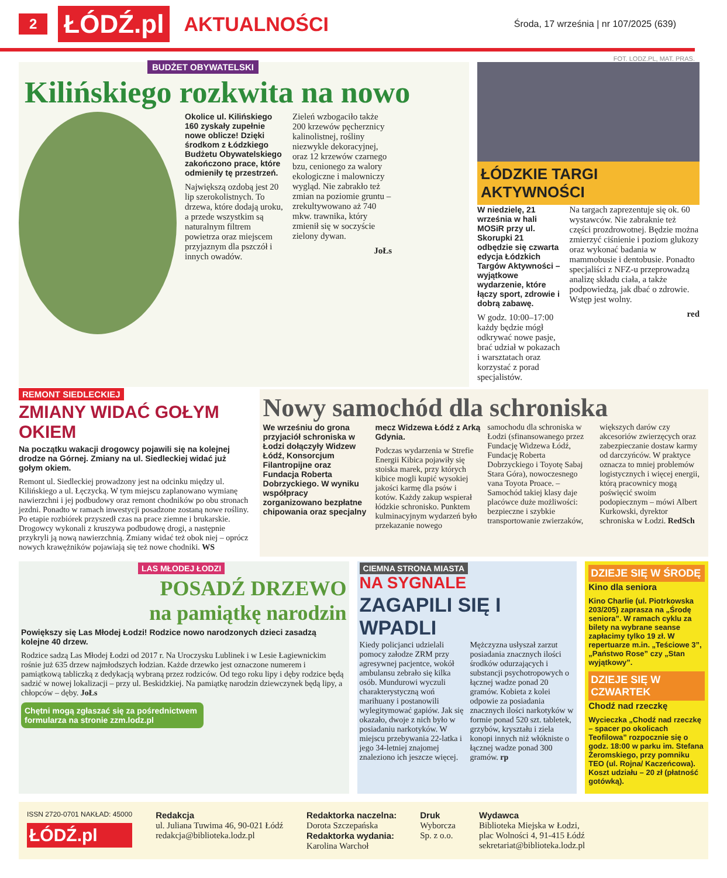2 ŁÓDŹ.pl AKTUALNOŚCI Środa, 17 września | nr 107/2025 (639)
FOT. LODZ.PL, MAT. PRAS.
BUDŻET OBYWATELSKI
Kilińskiego rozkwita na nowo
Okolice ul. Kilińskiego 160 zyskały zupełnie nowe oblicze! Dzięki środkom z Łódzkiego Budżetu Obywatelskiego zakończono prace, które odmieniły tę przestrzeń.
Największą ozdobą jest 20 lip szerokolistnych. To drzewa, które dodają uroku, a przede wszystkim są naturalnym filtrem powietrza oraz miejscem przyjaznym dla pszczół i innych owadów.
Zieleń wzbogaciło także 200 krzewów pęcherznicy kalinolistnej, rośliny niezwykle dekoracyjnej, oraz 12 krzewów czarnego bzu, cenionego za walory ekologiczne i malowniczy wygląd. Nie zabrakło też zmian na poziomie gruntu – zrekultywowano aż 740 mkw. trawnika, który zmienił się w soczyście zielony dywan.
JoŁs
ŁÓDZKIE TARGI AKTYWNOŚCI
W niedzielę, 21 września w hali MOSiR przy ul. Skorupki 21 odbędzie się czwarta edycja Łódzkich Targów Aktywności – wyjątkowe wydarzenie, które łączy sport, zdrowie i dobrą zabawę.
W godz. 10:00–17:00 każdy będzie mógł odkrywać nowe pasje, brać udział w pokazach i warsztatach oraz korzystać z porad specjalistów.
Na targach zaprezentuje się ok. 60 wystawców. Nie zabraknie też części prozdrowotnej. Będzie można zmierzyć ciśnienie i poziom glukozy oraz wykonać badania w mammobusie i dentobusie. Ponadto specjaliści z NFZ-u przeprowadzą analizę składu ciała, a także podpowiedzą, jak dbać o zdrowie. Wstęp jest wolny.
red
REMONT SIEDLECKIEJ
ZMIANY WIDAĆ GOŁYM OKIEM
Na początku wakacji drogowcy pojawili się na kolejnej drodze na Górnej. Zmiany na ul. Siedleckiej widać już gołym okiem.
Remont ul. Siedleckiej prowadzony jest na odcinku między ul. Kilińskiego a ul. Łęczycką. W tym miejscu zaplanowano wymianę nawierzchni i jej podbudowy oraz remont chodników po obu stronach jezdni. Ponadto w ramach inwestycji posadzone zostaną nowe rośliny. Po etapie rozbiórek przyszedł czas na prace ziemne i brukarskie. Drogowcy wykonali z kruszywa podbudowę drogi, a następnie przykryli ją nową nawierzchnią. Zmiany widać też obok niej – oprócz nowych krawężników pojawiają się też nowe chodniki. WS
Nowy samochód dla schroniska
We wrześniu do grona przyjaciół schroniska w Łodzi dołączyły Widzew Łódź, Konsorcjum Filantropijne oraz Fundacja Roberta Dobrzyckiego. W wyniku współpracy zorganizowano bezpłatne chipowania oraz specjalny mecz Widzewa Łódź z Arką Gdynia.
Podczas wydarzenia w Strefie Energii Kibica pojawiły się stoiska marek, przy których kibice mogli kupić wysokiej jakości karmę dla psów i kotów. Każdy zakup wspierał łódzkie schronisko. Punktem kulminacyjnym wydarzeń było przekazanie nowego samochodu dla schroniska w Łodzi (sfinansowanego przez Fundację Widzewa Łódź, Fundację Roberta Dobrzyckiego i Toyotę Sabaj Stara Góra), nowoczesnego vana Toyota Proace. – Samochód takiej klasy daje placówce duże możliwości: bezpieczne i szybkie transportowanie zwierzaków, większych darów czy akcesoriów zwierzęcych oraz zabezpieczanie dostaw karmy od darczyńców. W praktyce oznacza to mniej problemów logistycznych i więcej energii, którą pracownicy mogą poświęcić swoim podopiecznym – mówi Albert Kurkowski, dyrektor schroniska w Łodzi. RedSch
LAS MŁODEJ ŁODZI
POSADŹ DRZEWO
na pamiątkę narodzin
Powiększy się Las Młodej Łodzi! Rodzice nowo narodzonych dzieci zasadzą kolejne 40 drzew.
Rodzice sadzą Las Młodej Łodzi od 2017 r. Na Uroczysku Lublinek i w Lesie Łagiewnickim rośnie już 635 drzew najmłodszych łodzian. Każde drzewko jest oznaczone numerem i pamiątkową tabliczką z dedykacją wybraną przez rodziców. Od tego roku lipy i dęby rodzice będą sadzić w nowej lokalizacji – przy ul. Beskidzkiej. Na pamiątkę narodzin dziewczynek będą lipy, a chłopców – dęby. JoŁs
Chętni mogą zgłaszać się za pośrednictwem formularza na stronie zzm.lodz.pl
CIEMNA STRONA MIASTA
NA SYGNALE
ZAGAPILI SIĘ I WPADLI
Kiedy policjanci udzielali pomocy załodze ZRM przy agresywnej pacjentce, wokół ambulansu zebrało się kilka osób. Mundurowi wyczuli charakterystyczną woń marihuany i postanowili wylegitymować gapiów. Jak się okazało, dwoje z nich było w posiadaniu narkotyków. W miejscu przebywania 22-latka i jego 34-letniej znajomej znaleziono ich jeszcze więcej. Mężczyzna usłyszał zarzut posiadania znacznych ilości środków odurzających i substancji psychotropowych o łącznej wadze ponad 20 gramów. Kobieta z kolei odpowie za posiadania znacznych ilości narkotyków w formie ponad 520 szt. tabletek, grzybów, kryształu i ziela konopi innych niż włókniste o łącznej wadze ponad 300 gramów. rp
DZIEJE SIĘ W ŚRODĘ
Kino dla seniora
Kino Charlie (ul. Piotrkowska 203/205) zaprasza na „Środę seniora”. W ramach cyklu za bilety na wybrane seanse zapłacimy tylko 19 zł. W repertuarze m.in. „Teściowe 3”, „Państwo Rose” czy „Stan wyjątkowy”.
DZIEJE SIĘ W CZWARTEK
Chodź nad rzeczkę
Wycieczka „Chodź nad rzeczkę – spacer po okolicach Teofilowa” rozpocznie się o godz. 18:00 w parku im. Stefana Żeromskiego, przy pomniku TEO (ul. Rojna/ Kaczeńcowa). Koszt udziału – 20 zł (płatność gotówką).
ISSN 2720-0701 NAKŁAD: 45000
ŁÓDŹ.pl
Redakcja
ul. Juliana Tuwima 46, 90-021 Łódź
redakcja@biblioteka.lodz.pl
Redaktorka naczelna:
Dorota Szczepańska
Redaktorka wydania:
Karolina Warchoł
Druk
Wyborcza
Sp. z o.o.
Wydawca
Biblioteka Miejska w Łodzi,
plac Wolności 4, 91-415 Łódź
sekretariat@biblioteka.lodz.pl